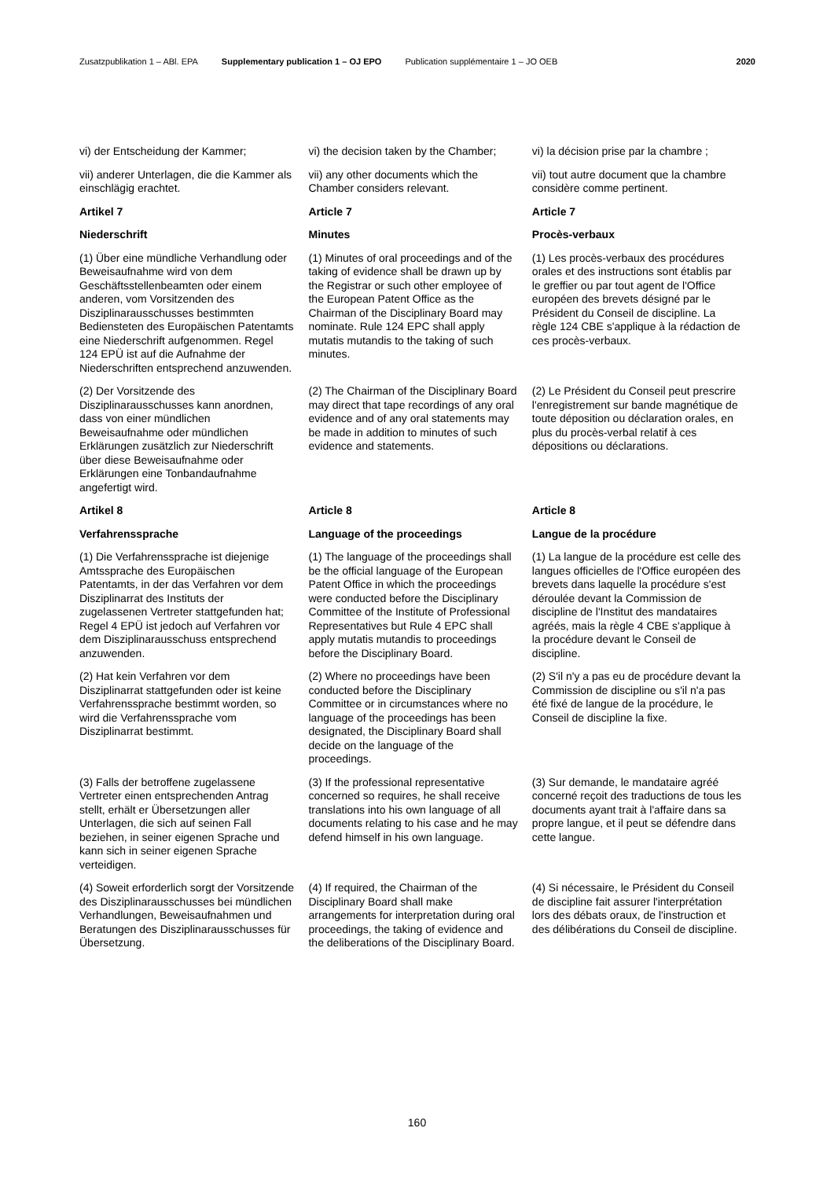Zusatzpublikation 1 – ABl. EPA Supplementary publication 1 – OJ EPO
Publication supplémentaire 1 – JO OEB
2020
| vi) der Entscheidung der Kammer; | vi) the decision taken by the Chamber; | vi) la décision prise par la chambre ; |
| vii) anderer Unterlagen, die die Kammer als einschlägig erachtet. | vii) any other documents which the Chamber considers relevant. | vii) tout autre document que la chambre considère comme pertinent. |
| Artikel 7 | Article 7 | Article 7 |
| Niederschrift | Minutes | Procès-verbaux |
| (1) Über eine mündliche Verhandlung oder Beweisaufnahme wird von dem Geschäftsstellenbeamten oder einem anderen, vom Vorsitzenden des Disziplinarausschusses bestimmten Bediensteten des Europäischen Patentamts eine Niederschrift aufgenommen. Regel 124 EPÜ ist auf die Aufnahme der Niederschriften entsprechend anzuwenden. | (1) Minutes of oral proceedings and of the taking of evidence shall be drawn up by the Registrar or such other employee of the European Patent Office as the Chairman of the Disciplinary Board may nominate. Rule 124 EPC shall apply mutatis mutandis to the taking of such minutes. | (1) Les procès-verbaux des procédures orales et des instructions sont établis par le greffier ou par tout agent de l'Office européen des brevets désigné par le Président du Conseil de discipline. La règle 124 CBE s'applique à la rédaction de ces procès-verbaux. |
| (2) Der Vorsitzende des Disziplinarausschusses kann anordnen, dass von einer mündlichen Beweisaufnahme oder mündlichen Erklärungen zusätzlich zur Niederschrift über diese Beweisaufnahme oder Erklärungen eine Tonbandaufnahme angefertigt wird. | (2) The Chairman of the Disciplinary Board may direct that tape recordings of any oral evidence and of any oral statements may be made in addition to minutes of such evidence and statements. | (2) Le Président du Conseil peut prescrire l'enregistrement sur bande magnétique de toute déposition ou déclaration orales, en plus du procès-verbal relatif à ces dépositions ou déclarations. |
| Artikel 8 | Article 8 | Article 8 |
| Verfahrenssprache | Language of the proceedings | Langue de la procédure |
| (1) Die Verfahrenssprache ist diejenige Amtssprache des Europäischen Patentamts, in der das Verfahren vor dem Disziplinarrat des Instituts der zugelassenen Vertreter stattgefunden hat; Regel 4 EPÜ ist jedoch auf Verfahren vor dem Disziplinarausschuss entsprechend anzuwenden. | (1) The language of the proceedings shall be the official language of the European Patent Office in which the proceedings were conducted before the Disciplinary Committee of the Institute of Professional Representatives but Rule 4 EPC shall apply mutatis mutandis to proceedings before the Disciplinary Board. | (1) La langue de la procédure est celle des langues officielles de l'Office européen des brevets dans laquelle la procédure s'est déroulée devant la Commission de discipline de l'Institut des mandataires agréés, mais la règle 4 CBE s'applique à la procédure devant le Conseil de discipline. |
| (2) Hat kein Verfahren vor dem Disziplinarrat stattgefunden oder ist keine Verfahrenssprache bestimmt worden, so wird die Verfahrenssprache vom Disziplinarrat bestimmt. | (2) Where no proceedings have been conducted before the Disciplinary Committee or in circumstances where no language of the proceedings has been designated, the Disciplinary Board shall decide on the language of the proceedings. | (2) S'il n'y a pas eu de procédure devant la Commission de discipline ou s'il n'a pas été fixé de langue de la procédure, le Conseil de discipline la fixe. |
| (3) Falls der betroffene zugelassene Vertreter einen entsprechenden Antrag stellt, erhält er Übersetzungen aller Unterlagen, die sich auf seinen Fall beziehen, in seiner eigenen Sprache und kann sich in seiner eigenen Sprache verteidigen. | (3) If the professional representative concerned so requires, he shall receive translations into his own language of all documents relating to his case and he may defend himself in his own language. | (3) Sur demande, le mandataire agréé concerné reçoit des traductions de tous les documents ayant trait à l'affaire dans sa propre langue, et il peut se défendre dans cette langue. |
| (4) Soweit erforderlich sorgt der Vorsitzende des Disziplinarausschusses bei mündlichen Verhandlungen, Beweisaufnahmen und Beratungen des Disziplinarausschusses für Übersetzung. | (4) If required, the Chairman of the Disciplinary Board shall make arrangements for interpretation during oral proceedings, the taking of evidence and the deliberations of the Disciplinary Board. | (4) Si nécessaire, le Président du Conseil de discipline fait assurer l'interprétation lors des débats oraux, de l'instruction et des délibérations du Conseil de discipline. |
160